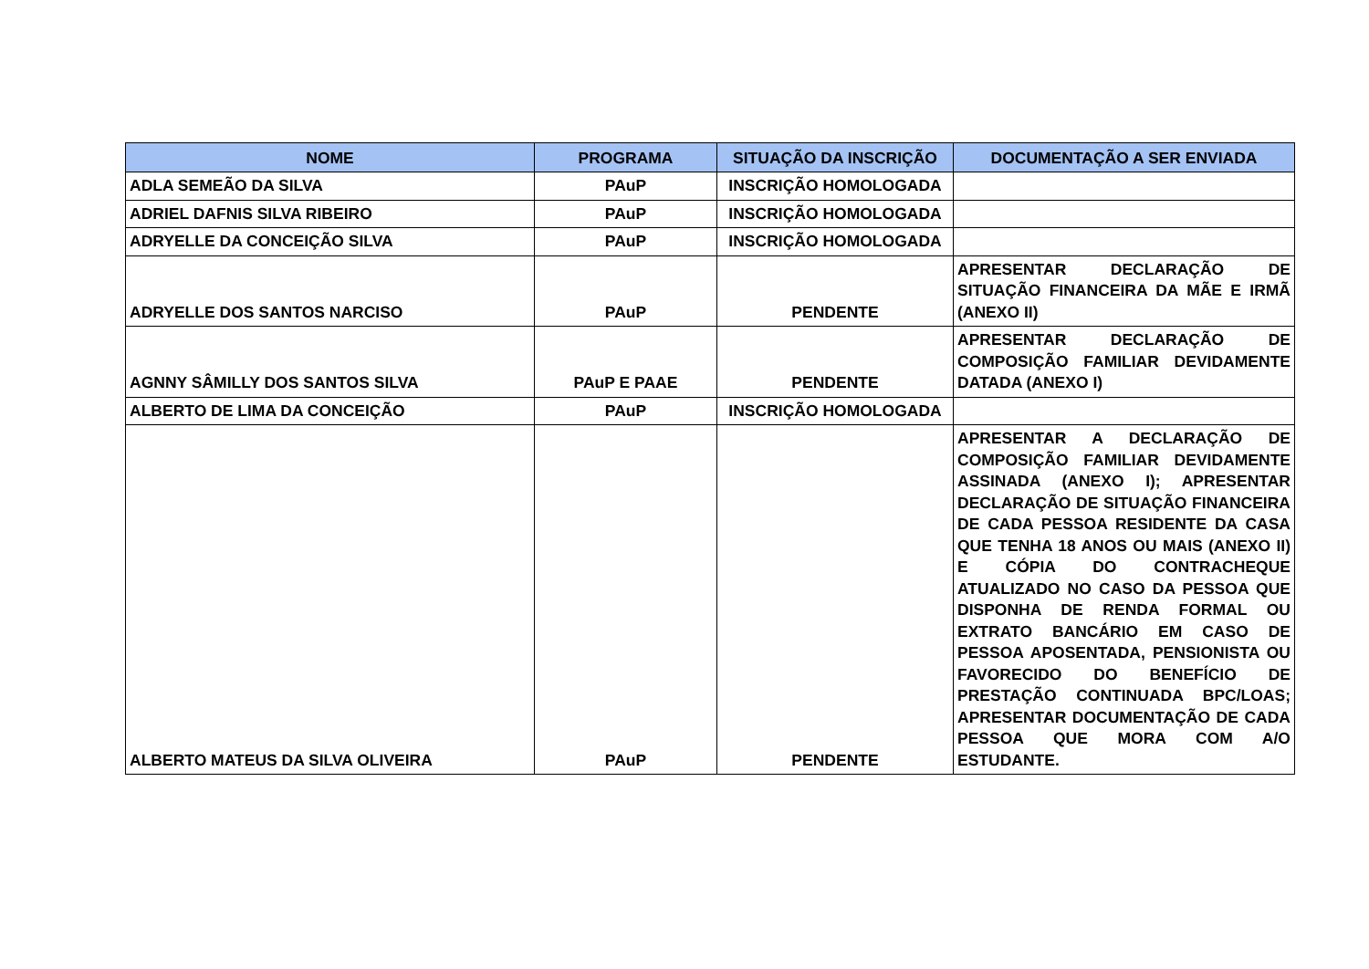| NOME | PROGRAMA | SITUAÇÃO DA INSCRIÇÃO | DOCUMENTAÇÃO A SER ENVIADA |
| --- | --- | --- | --- |
| ADLA SEMEÃO DA SILVA | PAuP | INSCRIÇÃO HOMOLOGADA | |
| ADRIEL DAFNIS SILVA RIBEIRO | PAuP | INSCRIÇÃO HOMOLOGADA | |
| ADRYELLE DA CONCEIÇÃO SILVA | PAuP | INSCRIÇÃO HOMOLOGADA | |
| ADRYELLE DOS SANTOS NARCISO | PAuP | PENDENTE | APRESENTAR DECLARAÇÃO DE SITUAÇÃO FINANCEIRA DA MÃE E IRMÃ (ANEXO II) |
| AGNNY SÂMILLY DOS SANTOS SILVA | PAuP E PAAE | PENDENTE | APRESENTAR DECLARAÇÃO DE COMPOSIÇÃO FAMILIAR DEVIDAMENTE DATADA (ANEXO I) |
| ALBERTO DE LIMA DA CONCEIÇÃO | PAuP | INSCRIÇÃO HOMOLOGADA | |
| ALBERTO MATEUS DA SILVA OLIVEIRA | PAuP | PENDENTE | APRESENTAR A DECLARAÇÃO DE COMPOSIÇÃO FAMILIAR DEVIDAMENTE ASSINADA (ANEXO I); APRESENTAR DECLARAÇÃO DE SITUAÇÃO FINANCEIRA DE CADA PESSOA RESIDENTE DA CASA QUE TENHA 18 ANOS OU MAIS (ANEXO II) E CÓPIA DO CONTRACHEQUE ATUALIZADO NO CASO DA PESSOA QUE DISPONHA DE RENDA FORMAL OU EXTRATO BANCÁRIO EM CASO DE PESSOA APOSENTADA, PENSIONISTA OU FAVORECIDO DO BENEFÍCIO DE PRESTAÇÃO CONTINUADA BPC/LOAS; APRESENTAR DOCUMENTAÇÃO DE CADA PESSOA QUE MORA COM A/O ESTUDANTE. |